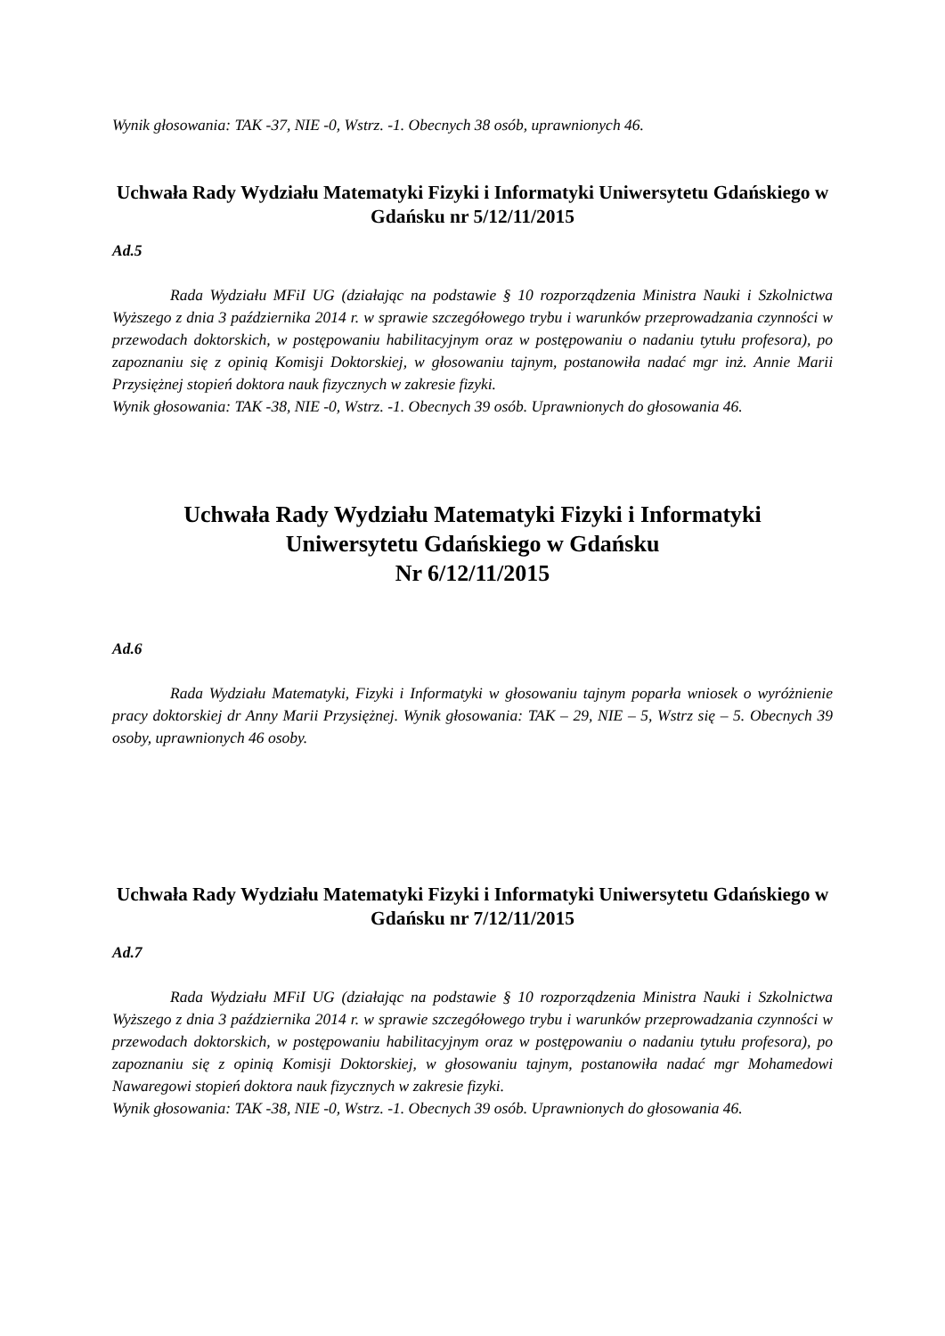Wynik głosowania: TAK -37, NIE -0, Wstrz. -1. Obecnych 38 osób, uprawnionych 46.
Uchwała Rady Wydziału Matematyki Fizyki i Informatyki Uniwersytetu Gdańskiego w Gdańsku nr 5/12/11/2015
Ad.5
Rada Wydziału MFiI UG (działając na podstawie § 10 rozporządzenia Ministra Nauki i Szkolnictwa Wyższego z dnia 3 października 2014 r. w sprawie szczegółowego trybu i warunków przeprowadzania czynności w przewodach doktorskich, w postępowaniu habilitacyjnym oraz w postępowaniu o nadaniu tytułu profesora), po zapoznaniu się z opinią Komisji Doktorskiej, w głosowaniu tajnym, postanowiła nadać mgr inż. Annie Marii Przysiężnej stopień doktora nauk fizycznych w zakresie fizyki.
Wynik głosowania: TAK -38, NIE -0, Wstrz. -1. Obecnych 39 osób. Uprawnionych do głosowania 46.
Uchwała Rady Wydziału Matematyki Fizyki i Informatyki
Uniwersytetu Gdańskiego w Gdańsku
Nr 6/12/11/2015
Ad.6
Rada Wydziału Matematyki, Fizyki i Informatyki w głosowaniu tajnym poparła wniosek o wyróżnienie pracy doktorskiej dr Anny Marii Przysiężnej. Wynik głosowania: TAK – 29, NIE – 5, Wstrz się – 5. Obecnych 39 osoby, uprawnionych 46 osoby.
Uchwała Rady Wydziału Matematyki Fizyki i Informatyki Uniwersytetu Gdańskiego w Gdańsku nr 7/12/11/2015
Ad.7
Rada Wydziału MFiI UG (działając na podstawie § 10 rozporządzenia Ministra Nauki i Szkolnictwa Wyższego z dnia 3 października 2014 r. w sprawie szczegółowego trybu i warunków przeprowadzania czynności w przewodach doktorskich, w postępowaniu habilitacyjnym oraz w postępowaniu o nadaniu tytułu profesora), po zapoznaniu się z opinią Komisji Doktorskiej, w głosowaniu tajnym, postanowiła nadać mgr Mohamedowi Nawaregowi stopień doktora nauk fizycznych w zakresie fizyki.
Wynik głosowania: TAK -38, NIE -0, Wstrz. -1. Obecnych 39 osób. Uprawnionych do głosowania 46.